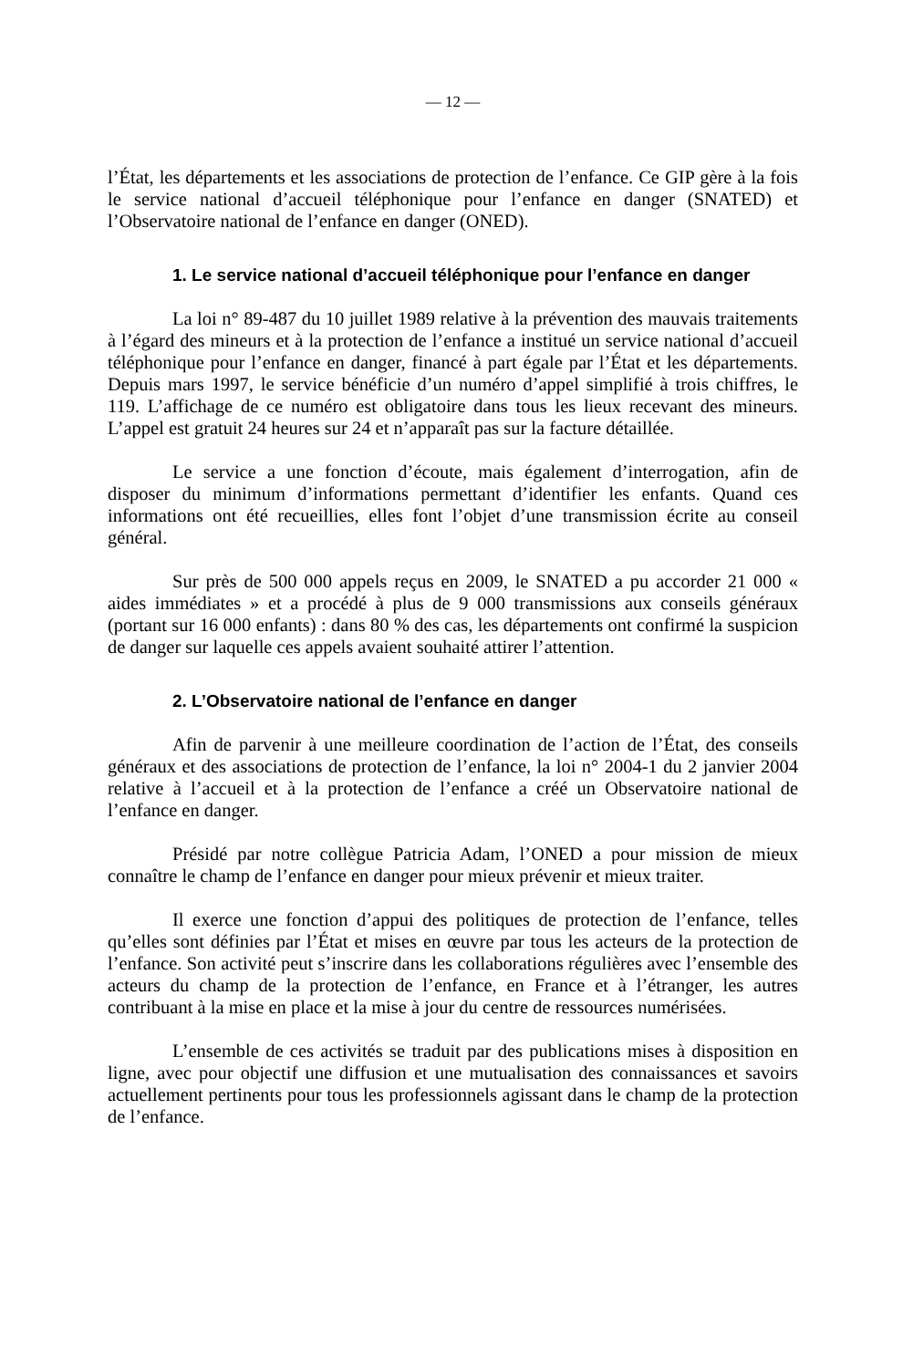— 12 —
l’État, les départements et les associations de protection de l’enfance. Ce GIP gère à la fois le service national d’accueil téléphonique pour l’enfance en danger (SNATED) et l’Observatoire national de l’enfance en danger (ONED).
1. Le service national d’accueil téléphonique pour l’enfance en danger
La loi n° 89-487 du 10 juillet 1989 relative à la prévention des mauvais traitements à l’égard des mineurs et à la protection de l’enfance a institué un service national d’accueil téléphonique pour l’enfance en danger, financé à part égale par l’État et les départements. Depuis mars 1997, le service bénéficie d’un numéro d’appel simplifié à trois chiffres, le 119. L’affichage de ce numéro est obligatoire dans tous les lieux recevant des mineurs. L’appel est gratuit 24 heures sur 24 et n’apparaît pas sur la facture détaillée.
Le service a une fonction d’écoute, mais également d’interrogation, afin de disposer du minimum d’informations permettant d’identifier les enfants. Quand ces informations ont été recueillies, elles font l’objet d’une transmission écrite au conseil général.
Sur près de 500 000 appels reçus en 2009, le SNATED a pu accorder 21 000 « aides immédiates » et a procédé à plus de 9 000 transmissions aux conseils généraux (portant sur 16 000 enfants) : dans 80 % des cas, les départements ont confirmé la suspicion de danger sur laquelle ces appels avaient souhaité attirer l’attention.
2. L’Observatoire national de l’enfance en danger
Afin de parvenir à une meilleure coordination de l’action de l’État, des conseils généraux et des associations de protection de l’enfance, la loi n° 2004-1 du 2 janvier 2004 relative à l’accueil et à la protection de l’enfance a créé un Observatoire national de l’enfance en danger.
Présidé par notre collègue Patricia Adam, l’ONED a pour mission de mieux connaître le champ de l’enfance en danger pour mieux prévenir et mieux traiter.
Il exerce une fonction d’appui des politiques de protection de l’enfance, telles qu’elles sont définies par l’État et mises en œuvre par tous les acteurs de la protection de l’enfance. Son activité peut s’inscrire dans les collaborations régulières avec l’ensemble des acteurs du champ de la protection de l’enfance, en France et à l’étranger, les autres contribuant à la mise en place et la mise à jour du centre de ressources numérisées.
L’ensemble de ces activités se traduit par des publications mises à disposition en ligne, avec pour objectif une diffusion et une mutualisation des connaissances et savoirs actuellement pertinents pour tous les professionnels agissant dans le champ de la protection de l’enfance.